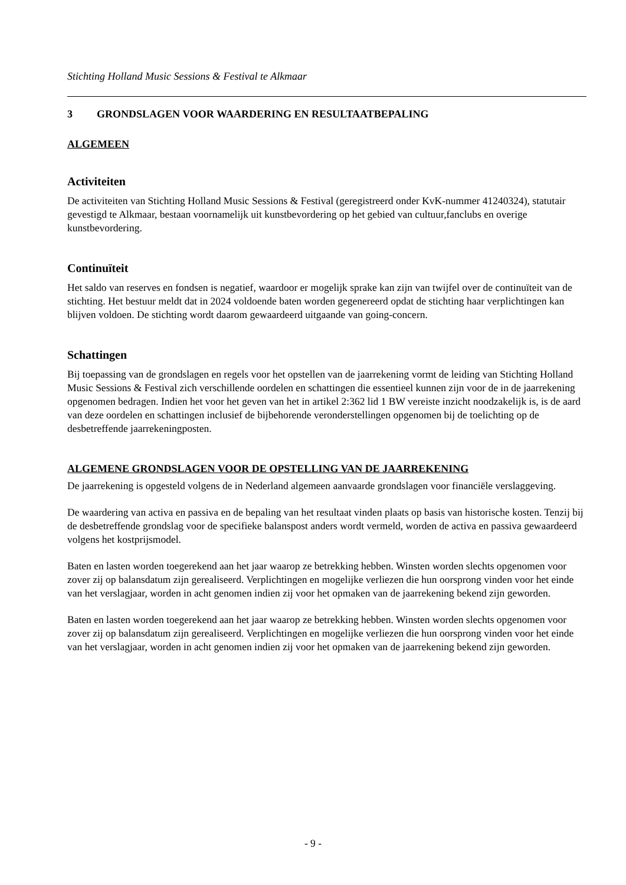Stichting Holland Music Sessions & Festival te Alkmaar
3 GRONDSLAGEN VOOR WAARDERING EN RESULTAATBEPALING
ALGEMEEN
Activiteiten
De activiteiten van Stichting Holland Music Sessions & Festival (geregistreerd onder KvK-nummer 41240324), statutair gevestigd te Alkmaar, bestaan voornamelijk uit kunstbevordering op het gebied van cultuur,fanclubs en overige kunstbevordering.
Continuïteit
Het saldo van reserves en fondsen is negatief, waardoor er mogelijk sprake kan zijn van twijfel over de continuïteit van de stichting. Het bestuur meldt dat in 2024 voldoende baten worden gegenereerd opdat de stichting haar verplichtingen kan blijven voldoen. De stichting wordt daarom gewaardeerd uitgaande van going-concern.
Schattingen
Bij toepassing van de grondslagen en regels voor het opstellen van de jaarrekening vormt de leiding van Stichting Holland Music Sessions & Festival zich verschillende oordelen en schattingen die essentieel kunnen zijn voor de in de jaarrekening opgenomen bedragen. Indien het voor het geven van het in artikel 2:362 lid 1 BW vereiste inzicht noodzakelijk is, is de aard van deze oordelen en schattingen inclusief de bijbehorende veronderstellingen opgenomen bij de toelichting op de desbetreffende jaarrekeningposten.
ALGEMENE GRONDSLAGEN VOOR DE OPSTELLING VAN DE JAARREKENING
De jaarrekening is opgesteld volgens de in Nederland algemeen aanvaarde grondslagen voor financiële verslaggeving.
De waardering van activa en passiva en de bepaling van het resultaat vinden plaats op basis van historische kosten. Tenzij bij de desbetreffende grondslag voor de specifieke balanspost anders wordt vermeld, worden de activa en passiva gewaardeerd volgens het kostprijsmodel.
Baten en lasten worden toegerekend aan het jaar waarop ze betrekking hebben. Winsten worden slechts opgenomen voor zover zij op balansdatum zijn gerealiseerd. Verplichtingen en mogelijke verliezen die hun oorsprong vinden voor het einde van het verslagjaar, worden in acht genomen indien zij voor het opmaken van de jaarrekening bekend zijn geworden.
Baten en lasten worden toegerekend aan het jaar waarop ze betrekking hebben. Winsten worden slechts opgenomen voor zover zij op balansdatum zijn gerealiseerd. Verplichtingen en mogelijke verliezen die hun oorsprong vinden voor het einde van het verslagjaar, worden in acht genomen indien zij voor het opmaken van de jaarrekening bekend zijn geworden.
- 9 -